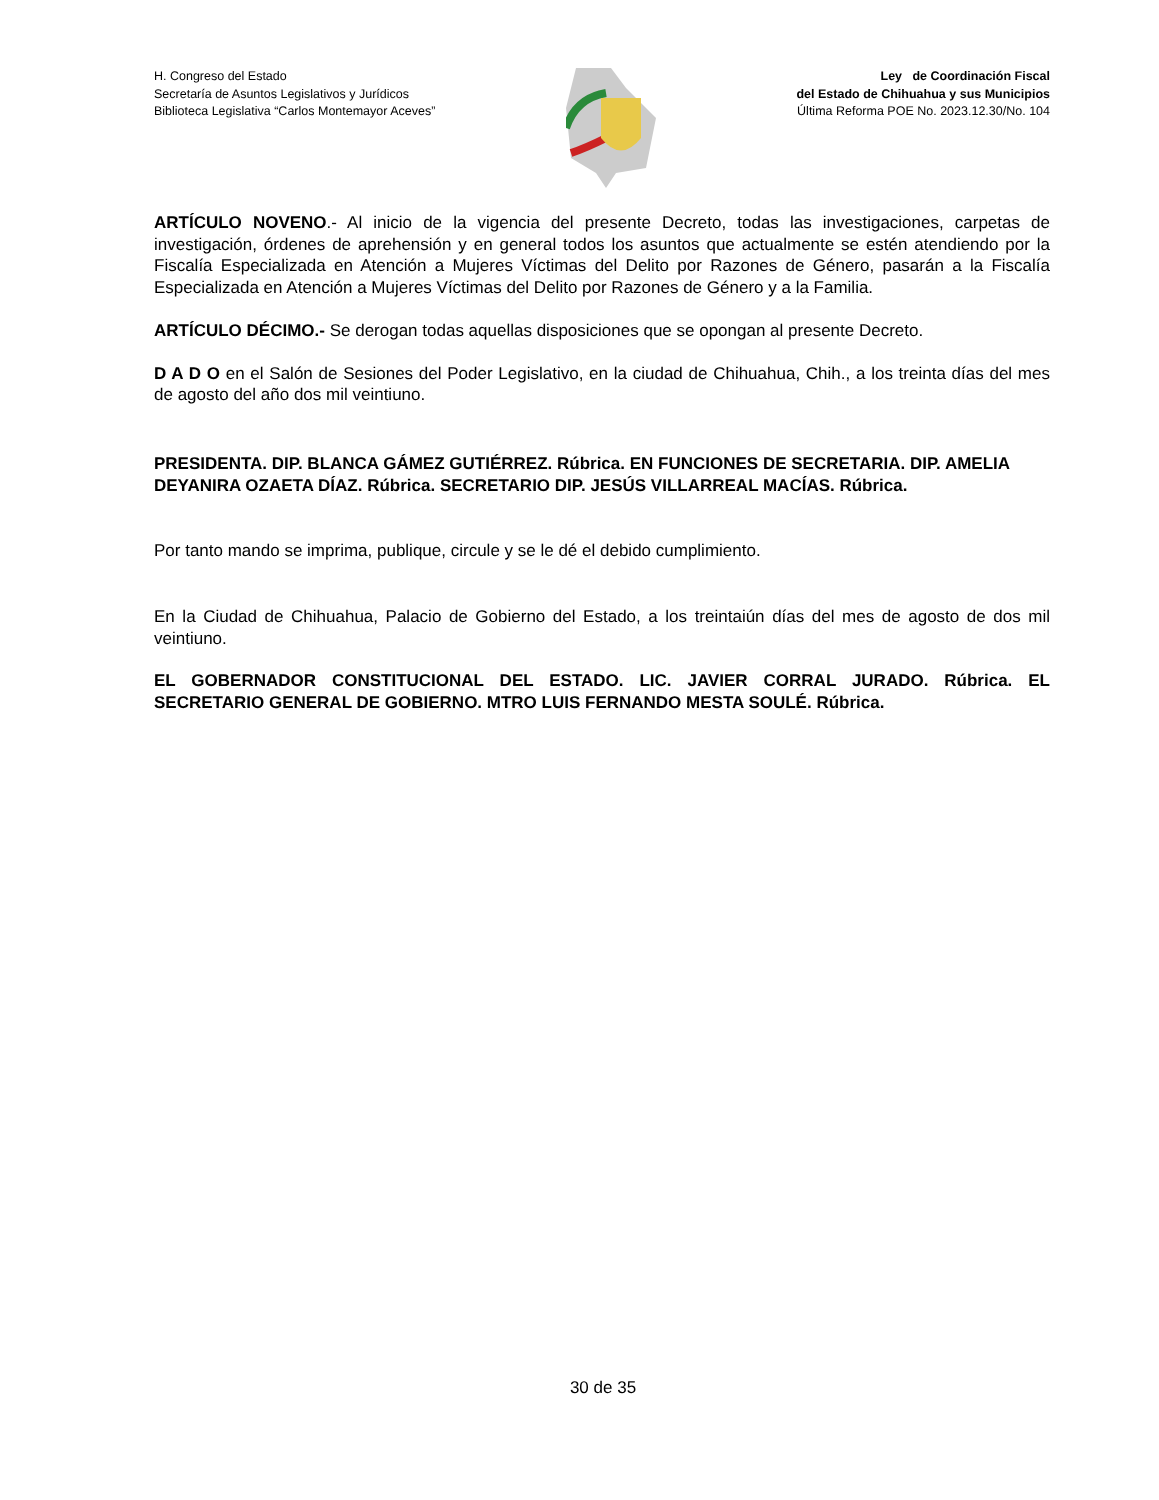H. Congreso del Estado
Secretaría de Asuntos Legislativos y Jurídicos
Biblioteca Legislativa “Carlos Montemayor Aceves”
Ley de Coordinación Fiscal
del Estado de Chihuahua y sus Municipios
Última Reforma POE No. 2023.12.30/No. 104
ARTÍCULO NOVENO.- Al inicio de la vigencia del presente Decreto, todas las investigaciones, carpetas de investigación, órdenes de aprehensión y en general todos los asuntos que actualmente se estén atendiendo por la Fiscalía Especializada en Atención a Mujeres Víctimas del Delito por Razones de Género, pasarán a la Fiscalía Especializada en Atención a Mujeres Víctimas del Delito por Razones de Género y a la Familia.
ARTÍCULO DÉCIMO.- Se derogan todas aquellas disposiciones que se opongan al presente Decreto.
D A D O en el Salón de Sesiones del Poder Legislativo, en la ciudad de Chihuahua, Chih., a los treinta días del mes de agosto del año dos mil veintiuno.
PRESIDENTA. DIP. BLANCA GÁMEZ GUTIÉRREZ. Rúbrica. EN FUNCIONES DE SECRETARIA. DIP. AMELIA DEYANIRA OZAETA DÍAZ. Rúbrica. SECRETARIO DIP. JESÚS VILLARREAL MACÍAS. Rúbrica.
Por tanto mando se imprima, publique, circule y se le dé el debido cumplimiento.
En la Ciudad de Chihuahua, Palacio de Gobierno del Estado, a los treintaiún días del mes de agosto de dos mil veintiuno.
EL GOBERNADOR CONSTITUCIONAL DEL ESTADO. LIC. JAVIER CORRAL JURADO. Rúbrica. EL SECRETARIO GENERAL DE GOBIERNO. MTRO LUIS FERNANDO MESTA SOULÉ. Rúbrica.
30 de 35